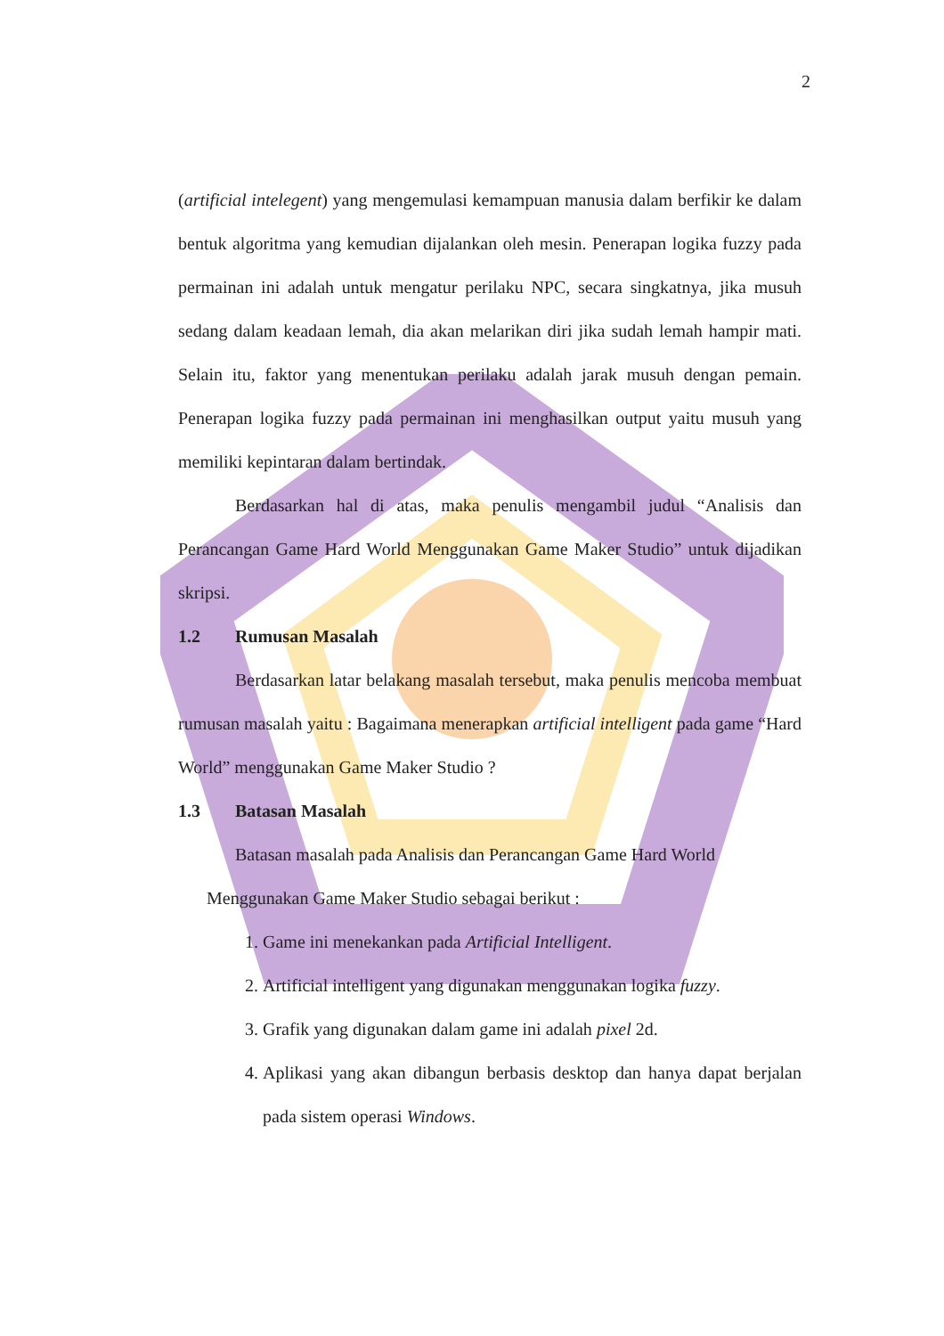2
(artificial intelegent) yang mengemulasi kemampuan manusia dalam berfikir ke dalam bentuk algoritma yang kemudian dijalankan oleh mesin. Penerapan logika fuzzy pada permainan ini adalah untuk mengatur perilaku NPC, secara singkatnya, jika musuh sedang dalam keadaan lemah, dia akan melarikan diri jika sudah lemah hampir mati. Selain itu, faktor yang menentukan perilaku adalah jarak musuh dengan pemain. Penerapan logika fuzzy pada permainan ini menghasilkan output yaitu musuh yang memiliki kepintaran dalam bertindak.
Berdasarkan hal di atas, maka penulis mengambil judul “Analisis dan Perancangan Game Hard World Menggunakan Game Maker Studio” untuk dijadikan skripsi.
1.2 Rumusan Masalah
Berdasarkan latar belakang masalah tersebut, maka penulis mencoba membuat rumusan masalah yaitu : Bagaimana menerapkan artificial intelligent pada game “Hard World” menggunakan Game Maker Studio ?
1.3 Batasan Masalah
Batasan masalah pada Analisis dan Perancangan Game Hard World
Menggunakan Game Maker Studio sebagai berikut :
1. Game ini menekankan pada Artificial Intelligent.
2. Artificial intelligent yang digunakan menggunakan logika fuzzy.
3. Grafik yang digunakan dalam game ini adalah pixel 2d.
4. Aplikasi yang akan dibangun berbasis desktop dan hanya dapat berjalan pada sistem operasi Windows.